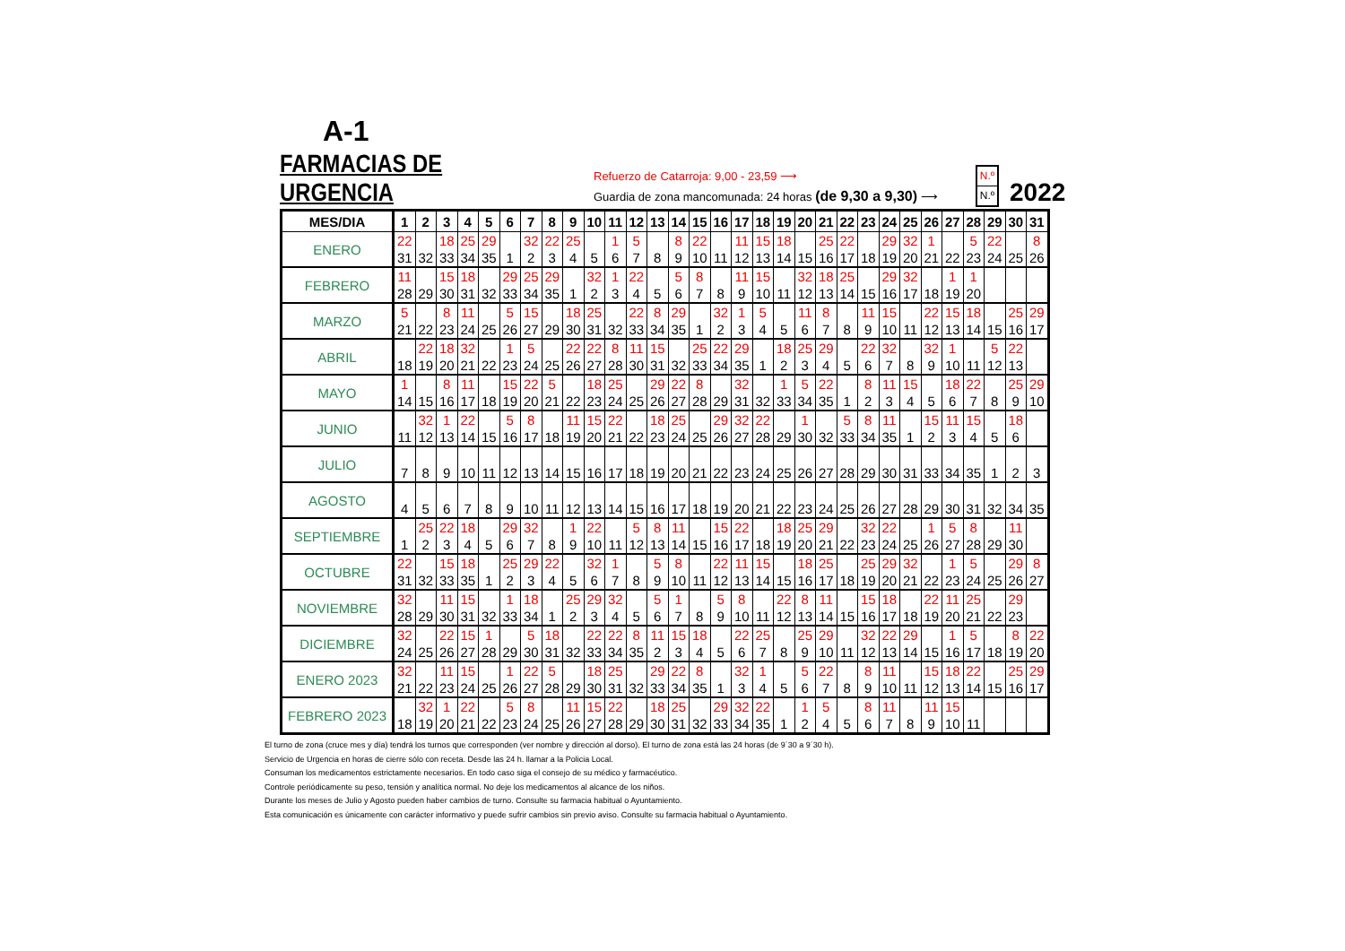A-1
FARMACIAS DE URGENCIA
Refuerzo de Catarroja: 9,00 - 23,59 ⟶
Guardia de zona mancomunada: 24 horas (de 9,30 a 9,30) ⟶
N.º
N.º
2022
| MES/DIA | 1 | 2 | 3 | 4 | 5 | 6 | 7 | 8 | 9 | 10 | 11 | 12 | 13 | 14 | 15 | 16 | 17 | 18 | 19 | 20 | 21 | 22 | 23 | 24 | 25 | 26 | 27 | 28 | 29 | 30 | 31 |
| --- | --- | --- | --- | --- | --- | --- | --- | --- | --- | --- | --- | --- | --- | --- | --- | --- | --- | --- | --- | --- | --- | --- | --- | --- | --- | --- | --- | --- | --- | --- | --- |
| ENERO | 22 31 | 32 | 18 33 | 25 34 | 29 35 | 1 | 32 2 | 22 3 | 25 4 | 5 | 1 6 | 5 7 | 8 | 8 9 | 22 10 | 11 | 11 12 | 15 13 | 18 14 | 15 | 25 16 | 22 17 | 18 | 29 19 | 32 20 | 1 21 | 22 | 5 23 | 22 24 | 25 | 8 26 |
| FEBRERO | 11 28 | 29 | 15 30 | 18 31 | 32 | 29 33 | 25 34 | 29 35 | 1 | 32 2 | 1 3 | 22 4 | 5 | 5 6 | 8 7 | 8 | 11 9 | 15 10 | 11 | 32 12 | 18 13 | 25 14 | 15 | 29 16 | 32 17 | 18 | 1 19 | 1 20 | | | |
| MARZO | 5 21 | 22 | 8 23 | 11 24 | 25 | 5 26 | 15 27 | 29 | 18 30 | 25 31 | 32 | 22 33 | 8 34 | 29 35 | 1 | 32 2 | 1 3 | 5 4 | 5 | 11 6 | 8 7 | 8 | 11 9 | 15 10 | 11 | 22 12 | 15 13 | 18 14 | 15 | 25 16 | 29 17 |
| ABRIL | 18 | 22 19 | 18 20 | 32 21 | 22 | 1 23 | 5 24 | 25 | 22 26 | 22 27 | 8 28 | 11 30 | 15 31 | 32 | 25 33 | 22 34 | 29 35 | 1 | 18 2 | 25 3 | 29 4 | 5 | 22 6 | 32 7 | 8 | 32 9 | 1 10 | 11 | 5 12 | 22 13 | |
| MAYO | 1 14 | 15 | 8 16 | 11 17 | 18 | 15 19 | 22 20 | 5 21 | 22 | 18 23 | 25 24 | 25 | 29 26 | 22 27 | 8 28 | 29 | 32 31 | 32 | 1 33 | 5 34 | 22 35 | 1 | 8 2 | 11 3 | 15 4 | 5 | 18 6 | 22 7 | 8 | 25 9 | 29 10 |
| JUNIO | 11 | 32 12 | 1 13 | 22 14 | 15 | 5 16 | 8 17 | 18 | 11 19 | 15 20 | 22 21 | 22 | 18 23 | 25 24 | 25 | 29 26 | 32 27 | 22 28 | 29 | 1 30 | 32 | 5 33 | 8 34 | 11 35 | 1 | 15 2 | 11 3 | 15 4 | 5 | 18 6 | |
| JULIO | 7 | 8 | 9 | 10 | 11 | 12 | 13 | 14 | 15 | 16 | 17 | 18 | 19 | 20 | 21 | 22 | 23 | 24 | 25 | 26 | 27 | 28 | 29 | 30 | 31 | 33 | 34 | 35 | 1 | 2 | 3 |
| AGOSTO | 4 | 5 | 6 | 7 | 8 | 9 | 10 | 11 | 12 | 13 | 14 | 15 | 16 | 17 | 18 | 19 | 20 | 21 | 22 | 23 | 24 | 25 | 26 | 27 | 28 | 29 | 30 | 31 | 32 | 34 | 35 |
| SEPTIEMBRE | 1 | 25 2 | 22 3 | 18 4 | 5 | 29 6 | 32 7 | 8 | 1 9 | 22 10 | 11 | 5 12 | 8 13 | 11 14 | 15 | 15 16 | 22 17 | 18 | 18 19 | 25 20 | 29 21 | 22 | 32 23 | 22 24 | 25 | 1 26 | 5 27 | 8 28 | 29 | 11 30 | |
| OCTUBRE | 22 31 | 32 | 15 33 | 18 35 | 1 | 25 2 | 29 3 | 22 4 | 5 | 32 6 | 1 7 | 8 | 5 9 | 8 10 | 11 | 22 12 | 11 13 | 15 14 | 15 | 18 16 | 25 17 | 18 | 25 19 | 29 20 | 32 21 | 22 | 1 23 | 5 24 | 25 | 29 26 | 8 27 |
| NOVIEMBRE | 32 28 | 29 | 11 30 | 15 31 | 32 | 1 33 | 18 34 | 1 | 25 2 | 29 3 | 32 4 | 5 | 5 6 | 1 7 | 8 | 5 9 | 8 10 | 11 | 22 12 | 8 13 | 11 14 | 15 | 15 16 | 18 17 | 18 | 22 19 | 11 20 | 25 21 | 22 | 29 23 | |
| DICIEMBRE | 32 24 | 25 | 22 26 | 15 27 | 1 28 | 29 | 5 30 | 18 31 | 32 | 22 33 | 22 34 | 8 35 | 11 2 | 15 3 | 18 4 | 5 | 22 6 | 25 7 | 8 | 25 9 | 29 10 | 11 | 32 12 | 22 13 | 29 14 | 15 | 1 16 | 5 17 | 18 | 8 19 | 22 20 |
| ENERO 2023 | 32 21 | 22 | 11 23 | 15 24 | 25 | 1 26 | 22 27 | 5 28 | 29 | 18 30 | 25 31 | 32 | 29 33 | 22 34 | 8 35 | 1 | 32 3 | 1 4 | 5 | 5 6 | 22 7 | 8 | 8 9 | 11 10 | 11 | 15 12 | 18 13 | 22 14 | 15 | 25 16 | 29 17 |
| FEBRERO 2023 | 18 | 32 19 | 1 20 | 22 21 | 22 | 5 23 | 8 24 | 25 | 11 26 | 15 27 | 22 28 | 29 | 18 30 | 25 31 | 32 | 29 33 | 32 34 | 22 35 | 1 | 1 2 | 5 4 | 5 | 8 6 | 11 7 | 8 | 11 9 | 15 10 | 11 | | | |
El turno de zona (cruce mes y día) tendrá los turnos que corresponden (ver nombre y dirección al dorso). El turno de zona está las 24 horas (de 9´30 a 9´30 h).
Servicio de Urgencia en horas de cierre sólo con receta. Desde las 24 h. llamar a la Policia Local.
Consuman los medicamentos estrictamente necesarios. En todo caso siga el consejo de su médico y farmacéutico.
Controle periódicamente su peso, tensión y analítica normal. No deje los medicamentos al alcance de los niños.
Durante los meses de Julio y Agosto pueden haber cambios de turno. Consulte su farmacia habitual o Ayuntamiento.
Esta comunicación es únicamente con carácter informativo y puede sufrir cambios sin previo aviso. Consulte su farmacia habitual o Ayuntamiento.